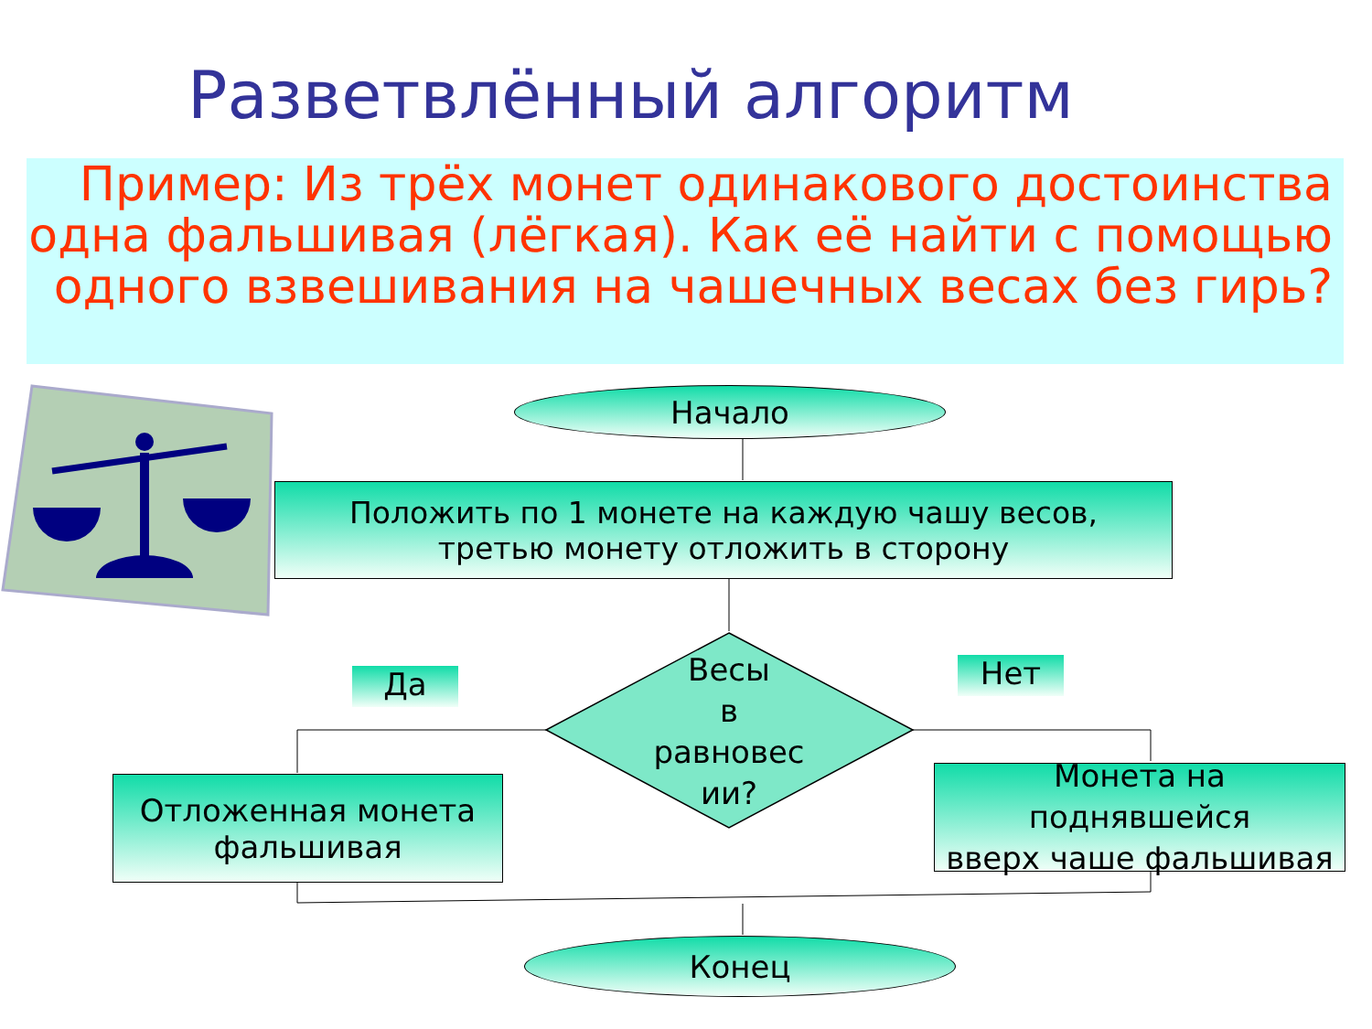Разветвлённый алгоритм
Пример: Из трёх монет одинакового достоинства одна фальшивая (лёгкая). Как её найти с помощью одного взвешивания на чашечных весах без гирь?
Начало
Положить по 1 монете на каждую чашу весов,
третью монету отложить в сторону
Да
Весы
в
равновес
ии?
Нет
Отложенная монета
фальшивая
Монета на
поднявшейся
вверх чаше фальшивая
Конец